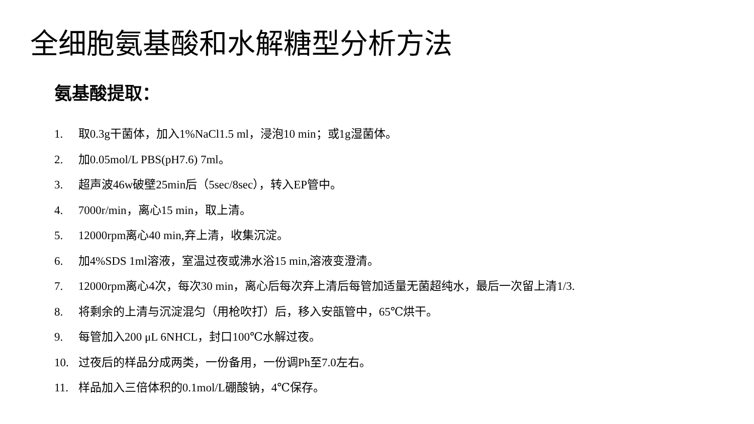全细胞氨基酸和水解糖型分析方法
氨基酸提取：
1. 取0.3g干菌体，加入1%NaCl1.5 ml，浸泡10 min；或1g湿菌体。
2. 加0.05mol/L PBS(pH7.6) 7ml。
3. 超声波46w破壁25min后（5sec/8sec），转入EP管中。
4. 7000r/min，离心15 min，取上清。
5. 12000rpm离心40 min,弃上清，收集沉淀。
6. 加4%SDS 1ml溶液，室温过夜或沸水浴15 min,溶液变澄清。
7. 12000rpm离心4次，每次30 min，离心后每次弃上清后每管加适量无菌超纯水，最后一次留上清1/3.
8. 将剩余的上清与沉淀混匀（用枪吹打）后，移入安瓿管中，65℃烘干。
9. 每管加入200 μL 6NHCL，封口100℃水解过夜。
10. 过夜后的样品分成两类，一份备用，一份调Ph至7.0左右。
11. 样品加入三倍体积的0.1mol/L硼酸钠，4℃保存。